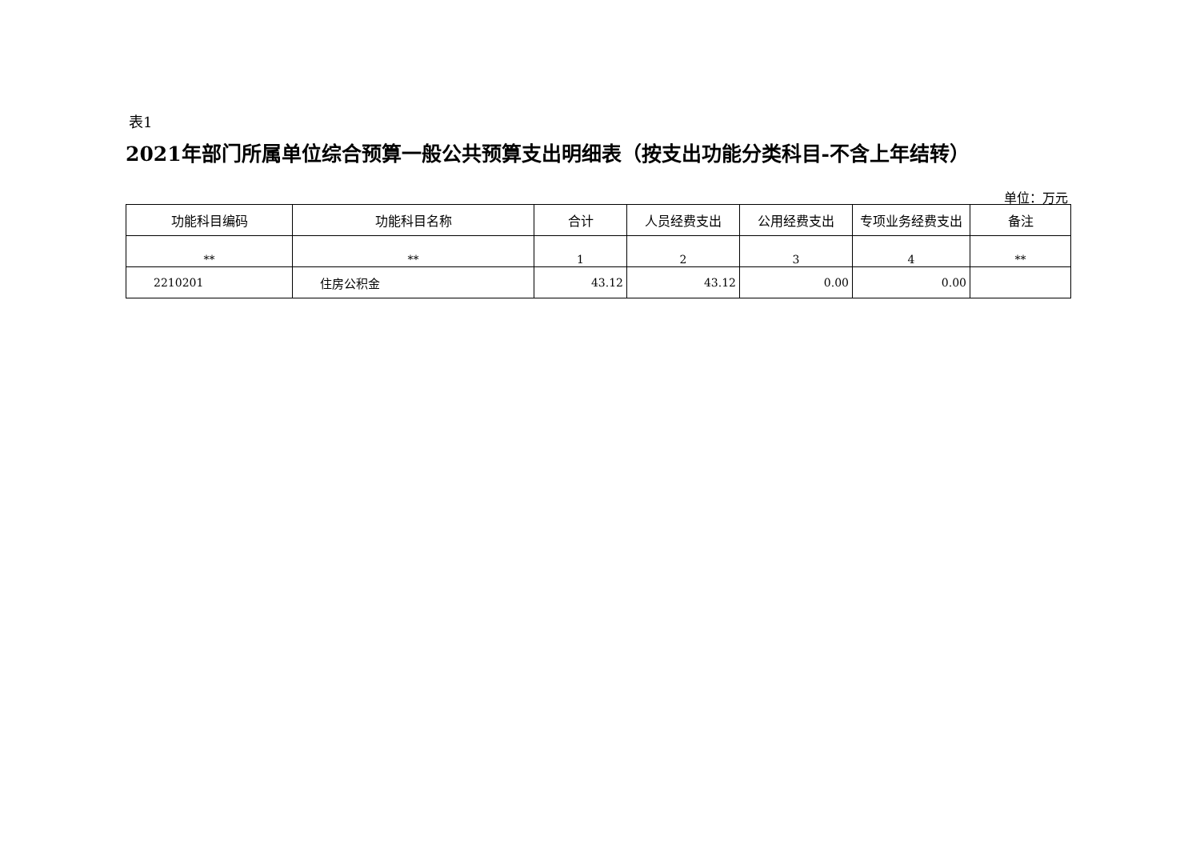表1
2021年部门所属单位综合预算一般公共预算支出明细表（按支出功能分类科目-不含上年结转）
单位：万元
| 功能科目编码 | 功能科目名称 | 合计 | 人员经费支出 | 公用经费支出 | 专项业务经费支出 | 备注 |
| --- | --- | --- | --- | --- | --- | --- |
| ** | ** | 1 | 2 | 3 | 4 | ** |
| 2210201 | 住房公积金 | 43.12 | 43.12 | 0.00 | 0.00 | |